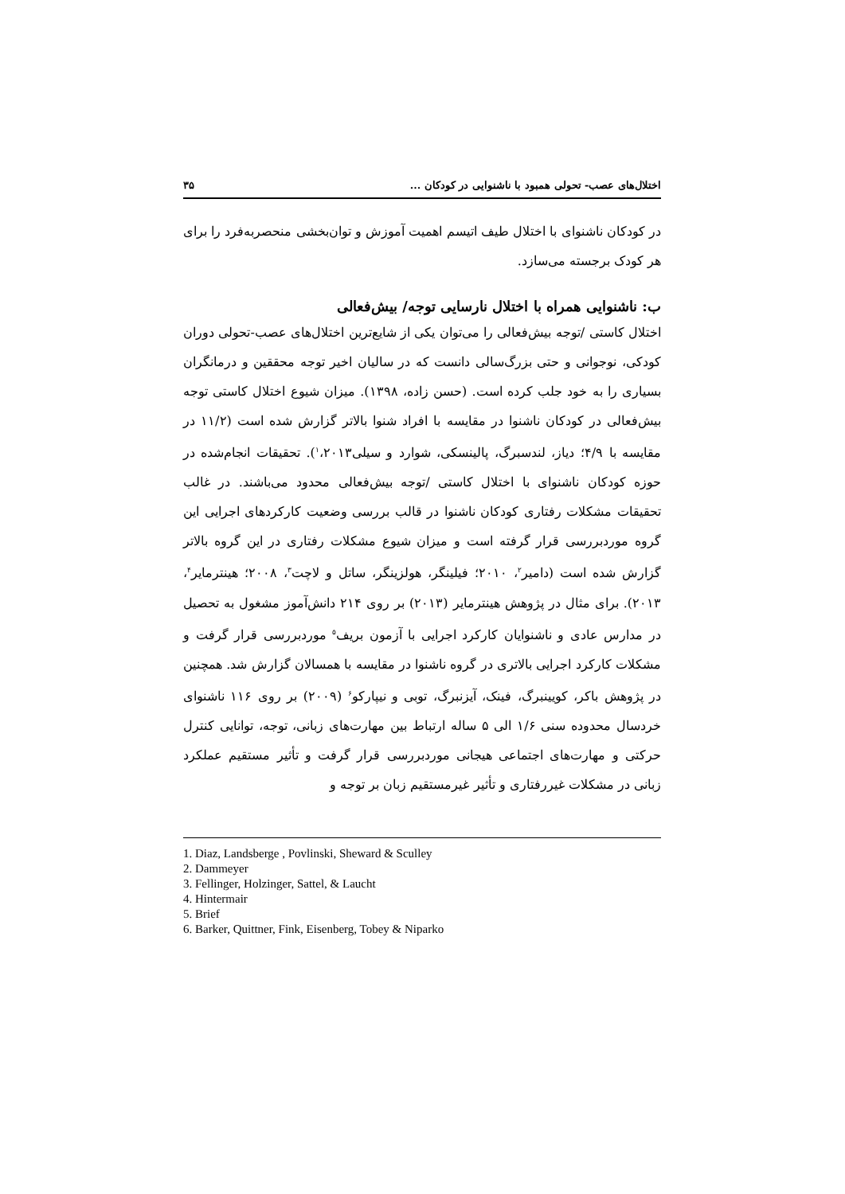اختلال‌های عصب- تحولی همبود با ناشنوایی در کودکان ... ۳۵
در کودکان ناشنوای با اختلال طیف اتیسم اهمیت آموزش و توان‌بخشی منحصربه‌فرد را برای هر کودک برجسته می‌سازد.
ب: ناشنوایی همراه با اختلال نارسایی توجه/ بیش‌فعالی
اختلال کاستی /توجه بیش‌فعالی را می‌توان یکی از شایع‌ترین اختلال‌های عصب-تحولی دوران کودکی، نوجوانی و حتی بزرگ‌سالی دانست که در سالیان اخیر توجه محققین و درمانگران بسیاری را به خود جلب کرده است. (حسن زاده، ۱۳۹۸). میزان شیوع اختلال کاستی توجه بیش‌فعالی در کودکان ناشنوا در مقایسه با افراد شنوا بالاتر گزارش شده است (۱۱/۲ در مقایسه با ۴/۹؛ دیاز، لندسبرگ، پالینسکی، شوارد و سیلی<sup>۱</sup>،۲۰۱۳). تحقیقات انجام‌شده در حوزه کودکان ناشنوای با اختلال کاستی /توجه بیش‌فعالی محدود می‌باشند. در غالب تحقیقات مشکلات رفتاری کودکان ناشنوا در قالب بررسی وضعیت کارکردهای اجرایی این گروه موردبررسی قرار گرفته است و میزان شیوع مشکلات رفتاری در این گروه بالاتر گزارش شده است (دامیر<sup>۲</sup>، ۲۰۱۰؛ فیلینگر، هولزینگر، ساتل و لاچت<sup>۳</sup>، ۲۰۰۸؛ هینترمایر<sup>۴</sup>، ۲۰۱۳). برای مثال در پژوهش هینترمایر (۲۰۱۳) بر روی ۲۱۴ دانش‌آموز مشغول به تحصیل در مدارس عادی و ناشنوایان کارکرد اجرایی با آزمون بریف<sup>۵</sup> موردبررسی قرار گرفت و مشکلات کارکرد اجرایی بالاتری در گروه ناشنوا در مقایسه با همسالان گزارش شد. همچنین در پژوهش باکر، کویینبرگ، فینک، آیزنبرگ، توبی و نیپارکو<sup>۶</sup> (۲۰۰۹) بر روی ۱۱۶ ناشنوای خردسال محدوده سنی ۱/۶ الی ۵ ساله ارتباط بین مهارت‌های زبانی، توجه، توانایی کنترل حرکتی و مهارت‌های اجتماعی هیجانی موردبررسی قرار گرفت و تأثیر مستقیم عملکرد زبانی در مشکلات غیررفتاری و تأثیر غیرمستقیم زبان بر توجه و
1. Diaz, Landsberge , Povlinski, Sheward & Sculley
2. Dammeyer
3. Fellinger, Holzinger, Sattel, & Laucht
4. Hintermair
5. Brief
6. Barker, Quittner, Fink, Eisenberg, Tobey & Niparko